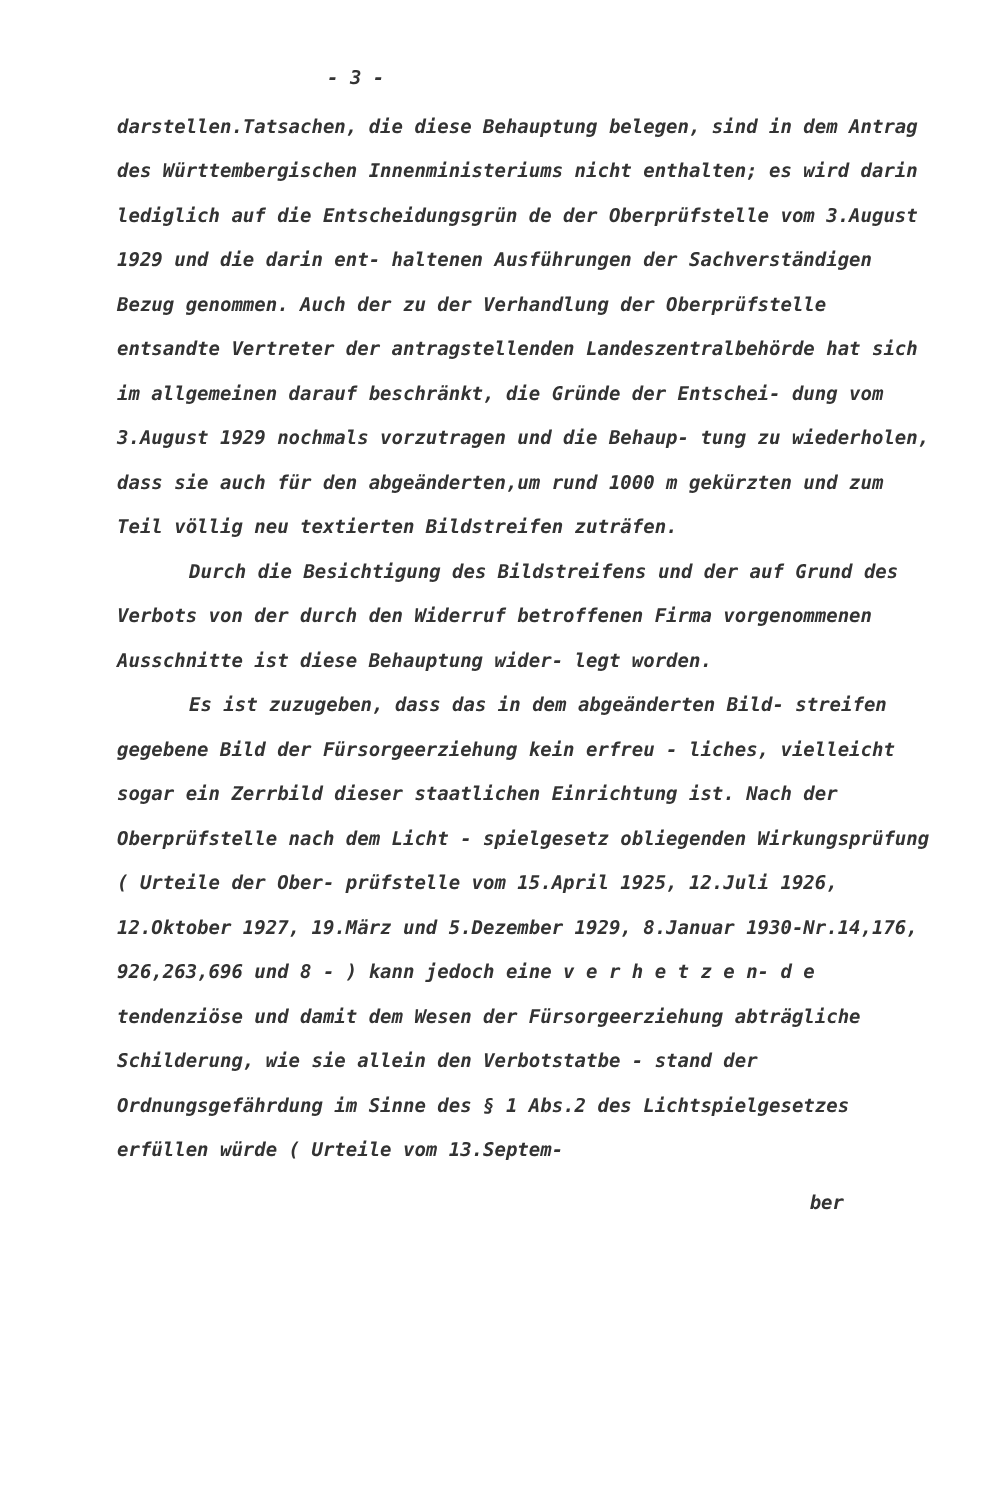- 3 -
darstellen.Tatsachen, die diese Behauptung belegen, sind in dem Antrag des Württembergischen Innenministeriums nicht enthalten; es wird darin lediglich auf die Entscheidungsgrün de der Oberprüfstelle vom 3.August 1929 und die darin ent- haltenen Ausführungen der Sachverständigen Bezug genommen. Auch der zu der Verhandlung der Oberprüfstelle entsandte Vertreter der antragstellenden Landeszentralbehörde hat sich im allgemeinen darauf beschränkt, die Gründe der Entschei- dung vom 3.August 1929 nochmals vorzutragen und die Behaup- tung zu wiederholen, dass sie auch für den abgeänderten,um rund 1000 m gekürzten und zum Teil völlig neu textierten Bildstreifen zuträfen.
Durch die Besichtigung des Bildstreifens und der auf Grund des Verbots von der durch den Widerruf betroffenen Firma vorgenommenen Ausschnitte ist diese Behauptung wider- legt worden.
Es ist zuzugeben, dass das in dem abgeänderten Bild- streifen gegebene Bild der Fürsorgeerziehung kein erfreu - liches, vielleicht sogar ein Zerrbild dieser staatlichen Einrichtung ist. Nach der Oberprüfstelle nach dem Licht - spielgesetz obliegenden Wirkungsprüfung ( Urteile der Ober- prüfstelle vom 15.April 1925, 12.Juli 1926, 12.Oktober 1927, 19.März und 5.Dezember 1929, 8.Januar 1930-Nr.14,176, 926,263,696 und 8 - ) kann jedoch eine v e r h e t z e n- d e tendenziöse und damit dem Wesen der Fürsorgeerziehung abträgliche Schilderung, wie sie allein den Verbotstatbe - stand der Ordnungsgefährdung im Sinne des § 1 Abs.2 des Lichtspielgesetzes erfüllen würde ( Urteile vom 13.Septem-
ber